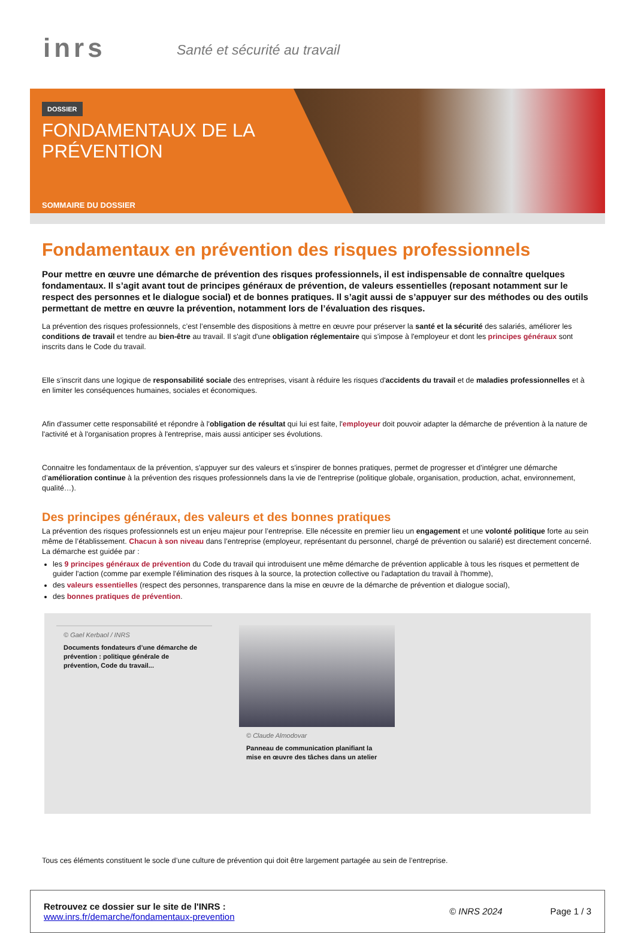inrs Santé et sécurité au travail
DOSSIER
FONDAMENTAUX DE LA PRÉVENTION
SOMMAIRE DU DOSSIER
Fondamentaux en prévention des risques professionnels
Pour mettre en œuvre une démarche de prévention des risques professionnels, il est indispensable de connaître quelques fondamentaux. Il s’agit avant tout de principes généraux de prévention, de valeurs essentielles (reposant notamment sur le respect des personnes et le dialogue social) et de bonnes pratiques. Il s’agit aussi de s’appuyer sur des méthodes ou des outils permettant de mettre en œuvre la prévention, notamment lors de l’évaluation des risques.
La prévention des risques professionnels, c’est l’ensemble des dispositions à mettre en œuvre pour préserver la santé et la sécurité des salariés, améliorer les conditions de travail et tendre au bien-être au travail. Il s'agit d'une obligation réglementaire qui s'impose à l'employeur et dont les principes généraux sont inscrits dans le Code du travail.
Elle s’inscrit dans une logique de responsabilité sociale des entreprises, visant à réduire les risques d'accidents du travail et de maladies professionnelles et à en limiter les conséquences humaines, sociales et économiques.
Afin d'assumer cette responsabilité et répondre à l'obligation de résultat qui lui est faite, l'employeur doit pouvoir adapter la démarche de prévention à la nature de l'activité et à l'organisation propres à l'entreprise, mais aussi anticiper ses évolutions.
Connaitre les fondamentaux de la prévention, s'appuyer sur des valeurs et s'inspirer de bonnes pratiques, permet de progresser et d'intégrer une démarche d’amélioration continue à la prévention des risques professionnels dans la vie de l'entreprise (politique globale, organisation, production, achat, environnement, qualité…).
Des principes généraux, des valeurs et des bonnes pratiques
La prévention des risques professionnels est un enjeu majeur pour l’entreprise. Elle nécessite en premier lieu un engagement et une volonté politique forte au sein même de l’établissement. Chacun à son niveau dans l’entreprise (employeur, représentant du personnel, chargé de prévention ou salarié) est directement concerné. La démarche est guidée par :
les 9 principes généraux de prévention du Code du travail qui introduisent une même démarche de prévention applicable à tous les risques et permettent de guider l'action (comme par exemple l'élimination des risques à la source, la protection collective ou l'adaptation du travail à l'homme),
des valeurs essentielles (respect des personnes, transparence dans la mise en œuvre de la démarche de prévention et dialogue social),
des bonnes pratiques de prévention.
© Gael Kerbaol / INRS
Documents fondateurs d’une démarche de prévention : politique générale de prévention, Code du travail...
© Claude Almodovar
Panneau de communication planifiant la mise en œuvre des tâches dans un atelier
Tous ces éléments constituent le socle d’une culture de prévention qui doit être largement partagée au sein de l’entreprise.
Retrouvez ce dossier sur le site de l'INRS :
www.inrs.fr/demarche/fondamentaux-prevention
© INRS 2024 Page 1 / 3